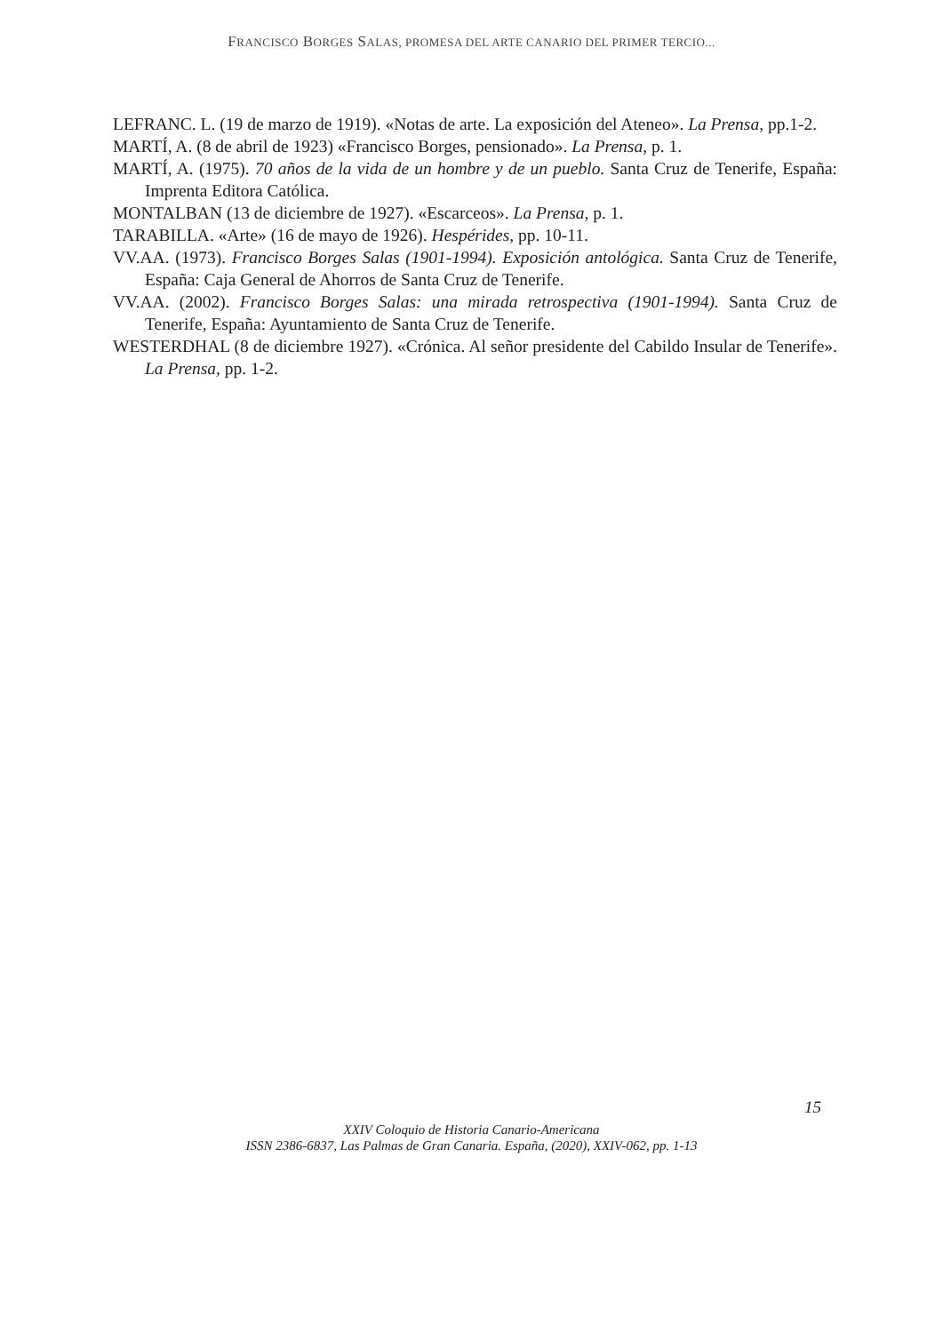FRANCISCO BORGES SALAS, PROMESA DEL ARTE CANARIO DEL PRIMER TERCIO...
LEFRANC. L. (19 de marzo de 1919). «Notas de arte. La exposición del Ateneo». La Prensa, pp.1-2.
MARTÍ, A. (8 de abril de 1923) «Francisco Borges, pensionado». La Prensa, p. 1.
MARTÍ, A. (1975). 70 años de la vida de un hombre y de un pueblo. Santa Cruz de Tenerife, España: Imprenta Editora Católica.
MONTALBAN (13 de diciembre de 1927). «Escarceos». La Prensa, p. 1.
TARABILLA. «Arte» (16 de mayo de 1926). Hespérides, pp. 10-11.
VV.AA. (1973). Francisco Borges Salas (1901-1994). Exposición antológica. Santa Cruz de Tenerife, España: Caja General de Ahorros de Santa Cruz de Tenerife.
VV.AA. (2002). Francisco Borges Salas: una mirada retrospectiva (1901-1994). Santa Cruz de Tenerife, España: Ayuntamiento de Santa Cruz de Tenerife.
WESTERDHAL (8 de diciembre 1927). «Crónica. Al señor presidente del Cabildo Insular de Tenerife». La Prensa, pp. 1-2.
15
XXIV Coloquio de Historia Canario-Americana
ISSN 2386-6837, Las Palmas de Gran Canaria. España, (2020), XXIV-062, pp. 1-13